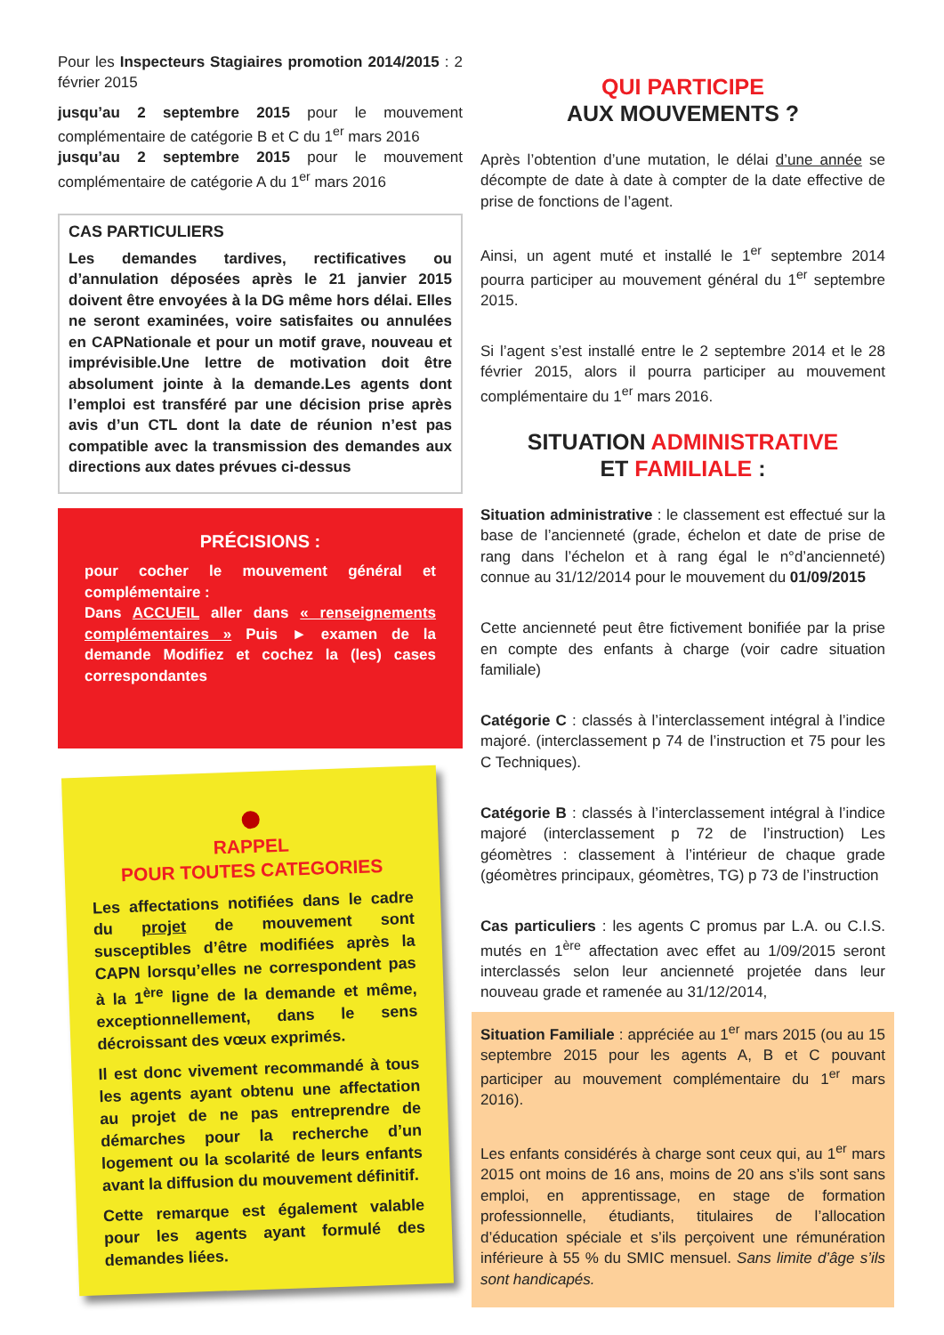Pour les Inspecteurs Stagiaires promotion 2014/2015 : 2 février 2015
jusqu’au 2 septembre 2015 pour le mouvement complémentaire de catégorie B et C du 1<sup>er</sup> mars 2016
jusqu’au 2 septembre 2015 pour le mouvement complémentaire de catégorie A du 1<sup>er</sup> mars 2016
CAS PARTICULIERS
Les demandes tardives, rectificatives ou d’annulation déposées après le 21 janvier 2015 doivent être envoyées à la DG même hors délai. Elles ne seront examinées, voire satisfaites ou annulées en CAPNationale et pour un motif grave, nouveau et imprévisible.Une lettre de motivation doit être absolument jointe à la demande.Les agents dont l’emploi est transféré par une décision prise après avis d’un CTL dont la date de réunion n’est pas compatible avec la transmission des demandes aux directions aux dates prévues ci-dessus
PRÉCISIONS :
pour cocher le mouvement général et complémentaire :
Dans ACCUEIL aller dans « renseignements complémentaires » Puis ► examen de la demande Modifiez et cochez la (les) cases correspondantes
RAPPEL
POUR TOUTES CATEGORIES
Les affectations notifiées dans le cadre du projet de mouvement sont susceptibles d’être modifiées après la CAPN lorsqu’elles ne correspondent pas à la 1<sup>ère</sup> ligne de la demande et même, exceptionnellement, dans le sens décroissant des vœux exprimés.
Il est donc vivement recommandé à tous les agents ayant obtenu une affectation au projet de ne pas entreprendre de démarches pour la recherche d’un logement ou la scolarité de leurs enfants avant la diffusion du mouvement définitif.
Cette remarque est également valable pour les agents ayant formulé des demandes liées.
QUI PARTICIPE
AUX MOUVEMENTS ?
Après l’obtention d’une mutation, le délai d’une année se décompte de date à date à compter de la date effective de prise de fonctions de l’agent.
Ainsi, un agent muté et installé le 1<sup>er</sup> septembre 2014 pourra participer au mouvement général du 1<sup>er</sup> septembre 2015.
Si l’agent s’est installé entre le 2 septembre 2014 et le 28 février 2015, alors il pourra participer au mouvement complémentaire du 1<sup>er</sup> mars 2016.
SITUATION ADMINISTRATIVE
ET FAMILIALE :
Situation administrative : le classement est effectué sur la base de l’ancienneté (grade, échelon et date de prise de rang dans l’échelon et à rang égal le n°d’ancienneté) connue au 31/12/2014 pour le mouvement du 01/09/2015
Cette ancienneté peut être fictivement bonifiée par la prise en compte des enfants à charge (voir cadre situation familiale)
Catégorie C : classés à l’interclassement intégral à l’indice majoré. (interclassement p 74 de l’instruction et 75 pour les C Techniques).
Catégorie B : classés à l’interclassement intégral à l’indice majoré (interclassement p 72 de l’instruction) Les géomètres : classement à l’intérieur de chaque grade (géomètres principaux, géomètres, TG) p 73 de l’instruction
Cas particuliers : les agents C promus par L.A. ou C.I.S. mutés en 1<sup>ère</sup> affectation avec effet au 1/09/2015 seront interclassés selon leur ancienneté projetée dans leur nouveau grade et ramenée au 31/12/2014,
Situation Familiale : appréciée au 1<sup>er</sup> mars 2015 (ou au 15 septembre 2015 pour les agents A, B et C pouvant participer au mouvement complémentaire du 1<sup>er</sup> mars 2016).
Les enfants considérés à charge sont ceux qui, au 1<sup>er</sup> mars 2015 ont moins de 16 ans, moins de 20 ans s’ils sont sans emploi, en apprentissage, en stage de formation professionnelle, étudiants, titulaires de l’allocation d’éducation spéciale et s’ils perçoivent une rémunération inférieure à 55 % du SMIC mensuel. Sans limite d’âge s’ils sont handicapés.